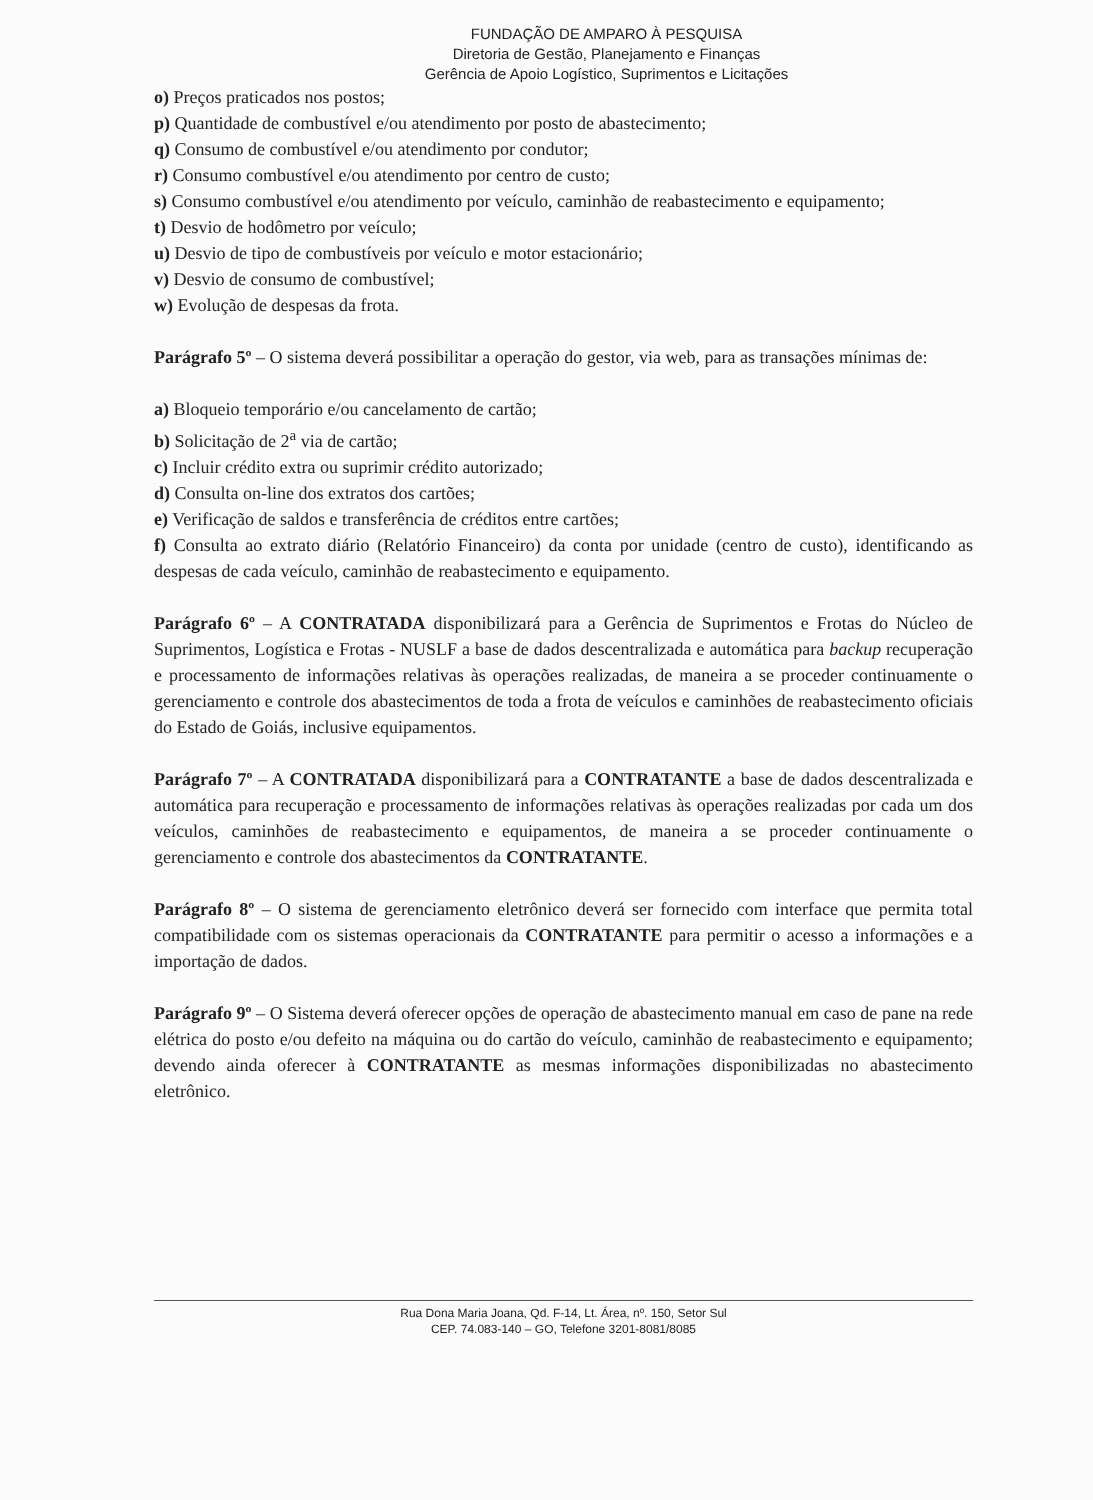FUNDAÇÃO DE AMPARO À PESQUISA
Diretoria de Gestão, Planejamento e Finanças
Gerência de Apoio Logístico, Suprimentos e Licitações
o) Preços praticados nos postos;
p) Quantidade de combustível e/ou atendimento por posto de abastecimento;
q) Consumo de combustível e/ou atendimento por condutor;
r) Consumo combustível e/ou atendimento por centro de custo;
s) Consumo combustível e/ou atendimento por veículo, caminhão de reabastecimento e equipamento;
t) Desvio de hodômetro por veículo;
u) Desvio de tipo de combustíveis por veículo e motor estacionário;
v) Desvio de consumo de combustível;
w) Evolução de despesas da frota.
Parágrafo 5º – O sistema deverá possibilitar a operação do gestor, via web, para as transações mínimas de:
a) Bloqueio temporário e/ou cancelamento de cartão;
b) Solicitação de 2<sup>a</sup> via de cartão;
c) Incluir crédito extra ou suprimir crédito autorizado;
d) Consulta on-line dos extratos dos cartões;
e) Verificação de saldos e transferência de créditos entre cartões;
f) Consulta ao extrato diário (Relatório Financeiro) da conta por unidade (centro de custo), identificando as despesas de cada veículo, caminhão de reabastecimento e equipamento.
Parágrafo 6º – A CONTRATADA disponibilizará para a Gerência de Suprimentos e Frotas do Núcleo de Suprimentos, Logística e Frotas - NUSLF a base de dados descentralizada e automática para backup recuperação e processamento de informações relativas às operações realizadas, de maneira a se proceder continuamente o gerenciamento e controle dos abastecimentos de toda a frota de veículos e caminhões de reabastecimento oficiais do Estado de Goiás, inclusive equipamentos.
Parágrafo 7º – A CONTRATADA disponibilizará para a CONTRATANTE a base de dados descentralizada e automática para recuperação e processamento de informações relativas às operações realizadas por cada um dos veículos, caminhões de reabastecimento e equipamentos, de maneira a se proceder continuamente o gerenciamento e controle dos abastecimentos da CONTRATANTE.
Parágrafo 8º – O sistema de gerenciamento eletrônico deverá ser fornecido com interface que permita total compatibilidade com os sistemas operacionais da CONTRATANTE para permitir o acesso a informações e a importação de dados.
Parágrafo 9º – O Sistema deverá oferecer opções de operação de abastecimento manual em caso de pane na rede elétrica do posto e/ou defeito na máquina ou do cartão do veículo, caminhão de reabastecimento e equipamento; devendo ainda oferecer à CONTRATANTE as mesmas informações disponibilizadas no abastecimento eletrônico.
Rua Dona Maria Joana, Qd. F-14, Lt. Área, nº. 150, Setor Sul
CEP. 74.083-140 – GO, Telefone 3201-8081/8085